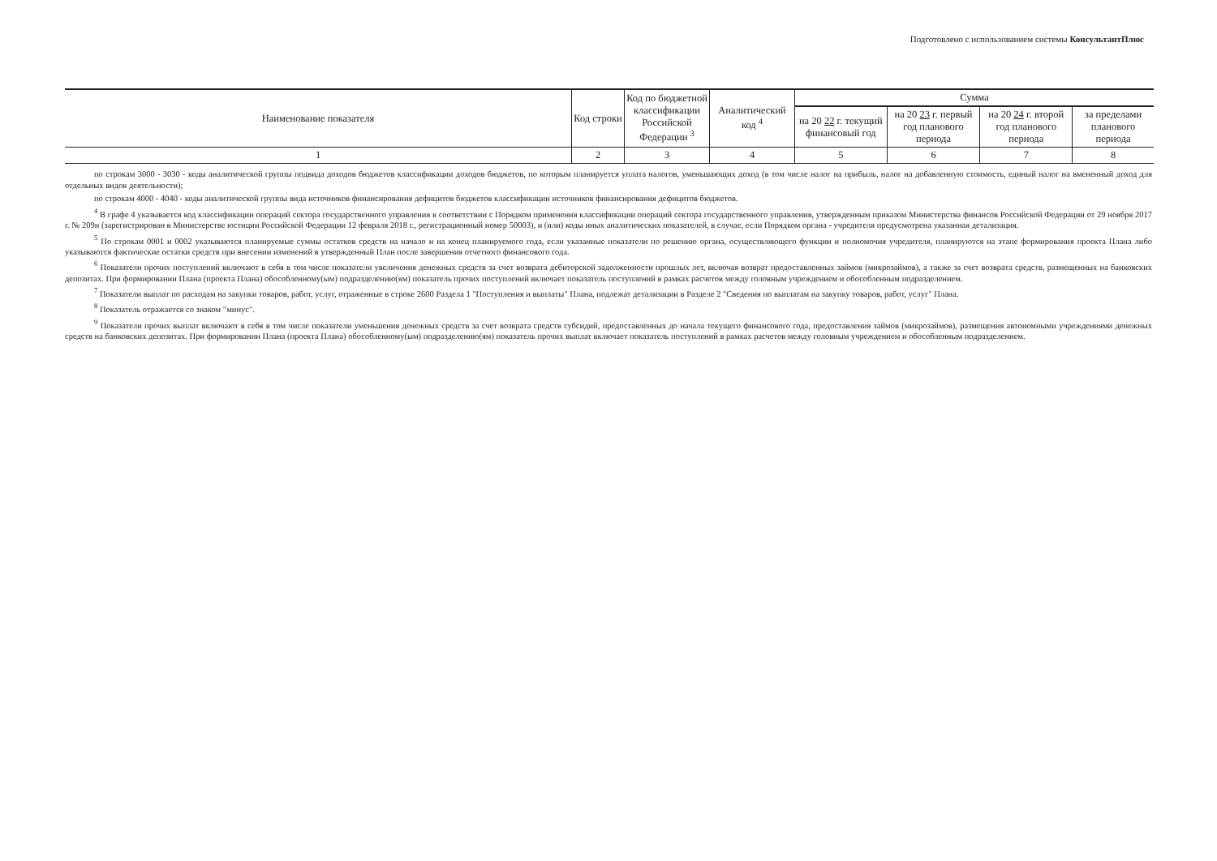Подготовлено с использованием системы КонсультантПлюс
| Наименование показателя | Код строки | Код по бюджетной классификации Российской Федерации <sup>3</sup> | Аналитический код <sup>4</sup> | Сумма | | | |
| --- | --- | --- | --- | --- | --- | --- | --- |
| | | | | на 20 22 г. текущий финансовый год | на 20 23 г. первый год планового периода | на 20 24 г. второй год планового периода | за пределами планового периода |
| 1 | 2 | 3 | 4 | 5 | 6 | 7 | 8 |
по строкам 3000 - 3030 - коды аналитической группы подвида доходов бюджетов классификации доходов бюджетов, по которым планируется уплата налогов, уменьшающих доход (в том числе налог на прибыль, налог на добавленную стоимость, единый налог на вмененный доход для отдельных видов деятельности);
по строкам 4000 - 4040 - коды аналитической группы вида источников финансирования дефицитов бюджетов классификации источников финансирования дефицитов бюджетов.
<sup>4</sup> В графе 4 указывается код классификации операций сектора государственного управления в соответствии с Порядком применения классификации операций сектора государственного управления, утвержденным приказом Министерства финансов Российской Федерации от 29 ноября 2017 г. № 209н (зарегистрирован в Министерстве юстиции Российской Федерации 12 февраля 2018 г., регистрационный номер 50003), и (или) коды иных аналитических показателей, в случае, если Порядком органа - учредителя предусмотрена указанная детализация.
<sup>5</sup> По строкам 0001 и 0002 указываются планируемые суммы остатков средств на начало и на конец планируемого года, если указанные показатели по решению органа, осуществляющего функции и полномочия учредителя, планируются на этапе формирования проекта Плана либо указываются фактические остатки средств при внесении изменений в утвержденный План после завершения отчетного финансового года.
<sup>6</sup> Показатели прочих поступлений включают в себя в том числе показатели увеличения денежных средств за счет возврата дебиторской задолженности прошлых лет, включая возврат предоставленных займов (микрозаймов), а также за счет возврата средств, размещенных на банковских депозитах. При формировании Плана (проекта Плана) обособленному(ым) подразделению(ям) показатель прочих поступлений включает показатель поступлений в рамках расчетов между головным учреждением и обособленным подразделением.
<sup>7</sup> Показатели выплат по расходам на закупки товаров, работ, услуг, отраженные в строке 2600 Раздела 1 "Поступления и выплаты" Плана, подлежат детализации в Разделе 2 "Сведения по выплатам на закупку товаров, работ, услуг" Плана.
<sup>8</sup> Показатель отражается со знаком "минус".
<sup>9</sup> Показатели прочих выплат включают в себя в том числе показатели уменьшения денежных средств за счет возврата средств субсидий, предоставленных до начала текущего финансового года, предоставления займов (микрозаймов), размещения автономными учреждениями денежных средств на банковских депозитах. При формировании Плана (проекта Плана) обособленному(ым) подразделению(ям) показатель прочих выплат включает показатель поступлений в рамках расчетов между головным учреждением и обособленным подразделением.